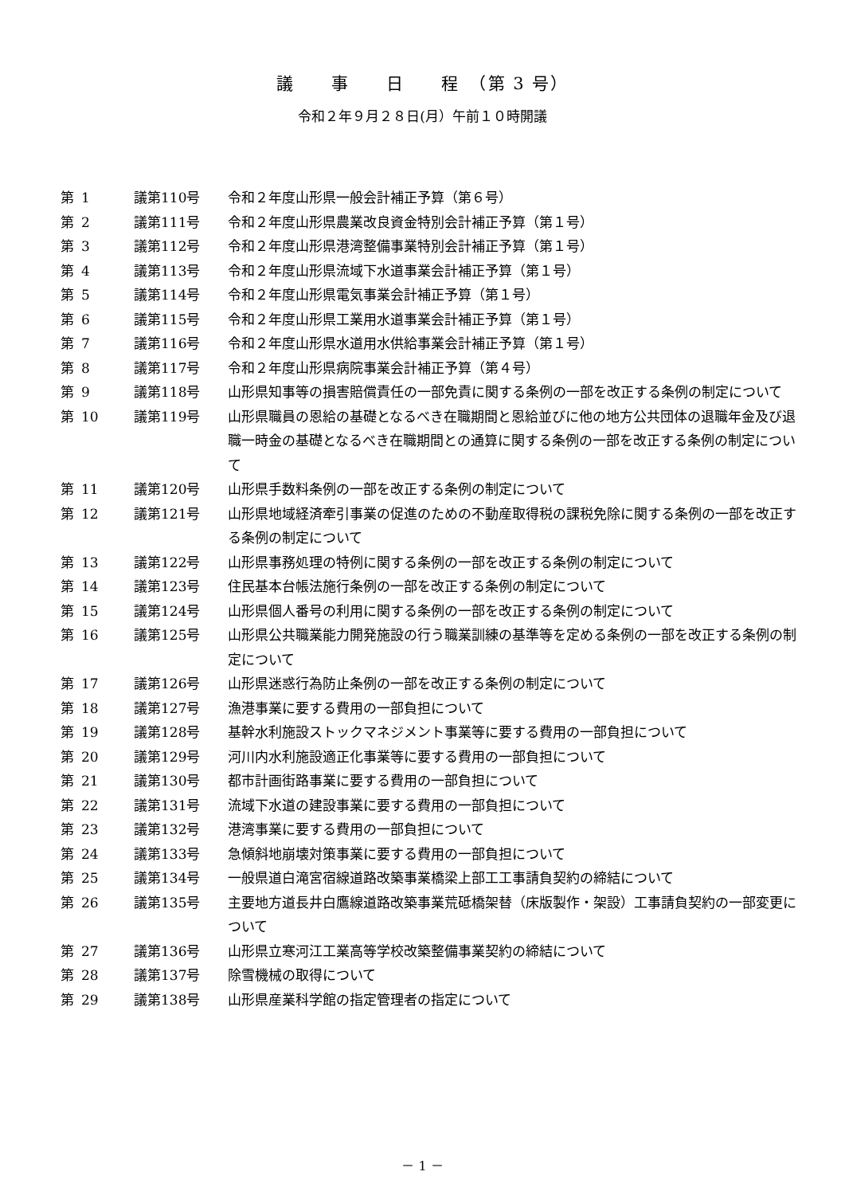議　　事　　日　　程　（第 3 号）
令和２年９月２８日(月）午前１０時開議
| 第 | 1 | 議第110号 | 令和２年度山形県一般会計補正予算（第６号） |
| 第 | 2 | 議第111号 | 令和２年度山形県農業改良資金特別会計補正予算（第１号） |
| 第 | 3 | 議第112号 | 令和２年度山形県港湾整備事業特別会計補正予算（第１号） |
| 第 | 4 | 議第113号 | 令和２年度山形県流域下水道事業会計補正予算（第１号） |
| 第 | 5 | 議第114号 | 令和２年度山形県電気事業会計補正予算（第１号） |
| 第 | 6 | 議第115号 | 令和２年度山形県工業用水道事業会計補正予算（第１号） |
| 第 | 7 | 議第116号 | 令和２年度山形県水道用水供給事業会計補正予算（第１号） |
| 第 | 8 | 議第117号 | 令和２年度山形県病院事業会計補正予算（第４号） |
| 第 | 9 | 議第118号 | 山形県知事等の損害賠償責任の一部免責に関する条例の一部を改正する条例の制定について |
| 第 | 10 | 議第119号 | 山形県職員の恩給の基礎となるべき在職期間と恩給並びに他の地方公共団体の退職年金及び退職一時金の基礎となるべき在職期間との通算に関する条例の一部を改正する条例の制定について |
| 第 | 11 | 議第120号 | 山形県手数料条例の一部を改正する条例の制定について |
| 第 | 12 | 議第121号 | 山形県地域経済牽引事業の促進のための不動産取得税の課税免除に関する条例の一部を改正する条例の制定について |
| 第 | 13 | 議第122号 | 山形県事務処理の特例に関する条例の一部を改正する条例の制定について |
| 第 | 14 | 議第123号 | 住民基本台帳法施行条例の一部を改正する条例の制定について |
| 第 | 15 | 議第124号 | 山形県個人番号の利用に関する条例の一部を改正する条例の制定について |
| 第 | 16 | 議第125号 | 山形県公共職業能力開発施設の行う職業訓練の基準等を定める条例の一部を改正する条例の制定について |
| 第 | 17 | 議第126号 | 山形県迷惑行為防止条例の一部を改正する条例の制定について |
| 第 | 18 | 議第127号 | 漁港事業に要する費用の一部負担について |
| 第 | 19 | 議第128号 | 基幹水利施設ストックマネジメント事業等に要する費用の一部負担について |
| 第 | 20 | 議第129号 | 河川内水利施設適正化事業等に要する費用の一部負担について |
| 第 | 21 | 議第130号 | 都市計画街路事業に要する費用の一部負担について |
| 第 | 22 | 議第131号 | 流域下水道の建設事業に要する費用の一部負担について |
| 第 | 23 | 議第132号 | 港湾事業に要する費用の一部負担について |
| 第 | 24 | 議第133号 | 急傾斜地崩壊対策事業に要する費用の一部負担について |
| 第 | 25 | 議第134号 | 一般県道白滝宮宿線道路改築事業橋梁上部工工事請負契約の締結について |
| 第 | 26 | 議第135号 | 主要地方道長井白鷹線道路改築事業荒砥橋架替（床版製作・架設）工事請負契約の一部変更について |
| 第 | 27 | 議第136号 | 山形県立寒河江工業高等学校改築整備事業契約の締結について |
| 第 | 28 | 議第137号 | 除雪機械の取得について |
| 第 | 29 | 議第138号 | 山形県産業科学館の指定管理者の指定について |
－ 1 －